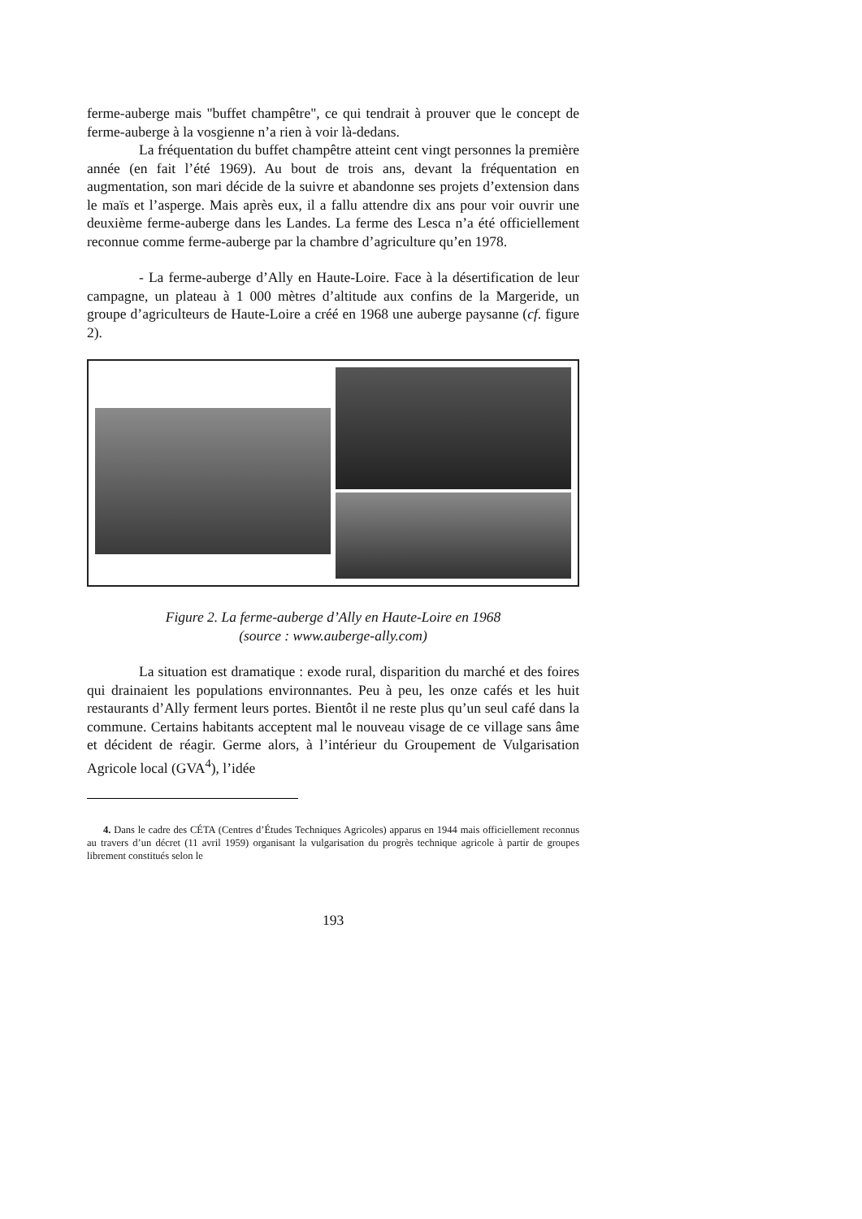ferme-auberge mais "buffet champêtre", ce qui tendrait à prouver que le concept de ferme-auberge à la vosgienne n’a rien à voir là-dedans.
La fréquentation du buffet champêtre atteint cent vingt personnes la première année (en fait l’été 1969). Au bout de trois ans, devant la fréquentation en augmentation, son mari décide de la suivre et abandonne ses projets d’extension dans le maïs et l’asperge. Mais après eux, il a fallu attendre dix ans pour voir ouvrir une deuxième ferme-auberge dans les Landes. La ferme des Lesca n’a été officiellement reconnue comme ferme-auberge par la chambre d’agriculture qu’en 1978.
- La ferme-auberge d’Ally en Haute-Loire. Face à la désertification de leur campagne, un plateau à 1 000 mètres d’altitude aux confins de la Margeride, un groupe d’agriculteurs de Haute-Loire a créé en 1968 une auberge paysanne (cf. figure 2).
Figure 2. La ferme-auberge d’Ally en Haute-Loire en 1968
(source : www.auberge-ally.com)
La situation est dramatique : exode rural, disparition du marché et des foires qui drainaient les populations environnantes. Peu à peu, les onze cafés et les huit restaurants d’Ally ferment leurs portes. Bientôt il ne reste plus qu’un seul café dans la commune. Certains habitants acceptent mal le nouveau visage de ce village sans âme et décident de réagir. Germe alors, à l’intérieur du Groupement de Vulgarisation Agricole local (GVA<sup>4</sup>), l’idée
4. Dans le cadre des CÉTA (Centres d’Études Techniques Agricoles) apparus en 1944 mais officiellement reconnus au travers d’un décret (11 avril 1959) organisant la vulgarisation du progrès technique agricole à partir de groupes librement constitués selon le
193